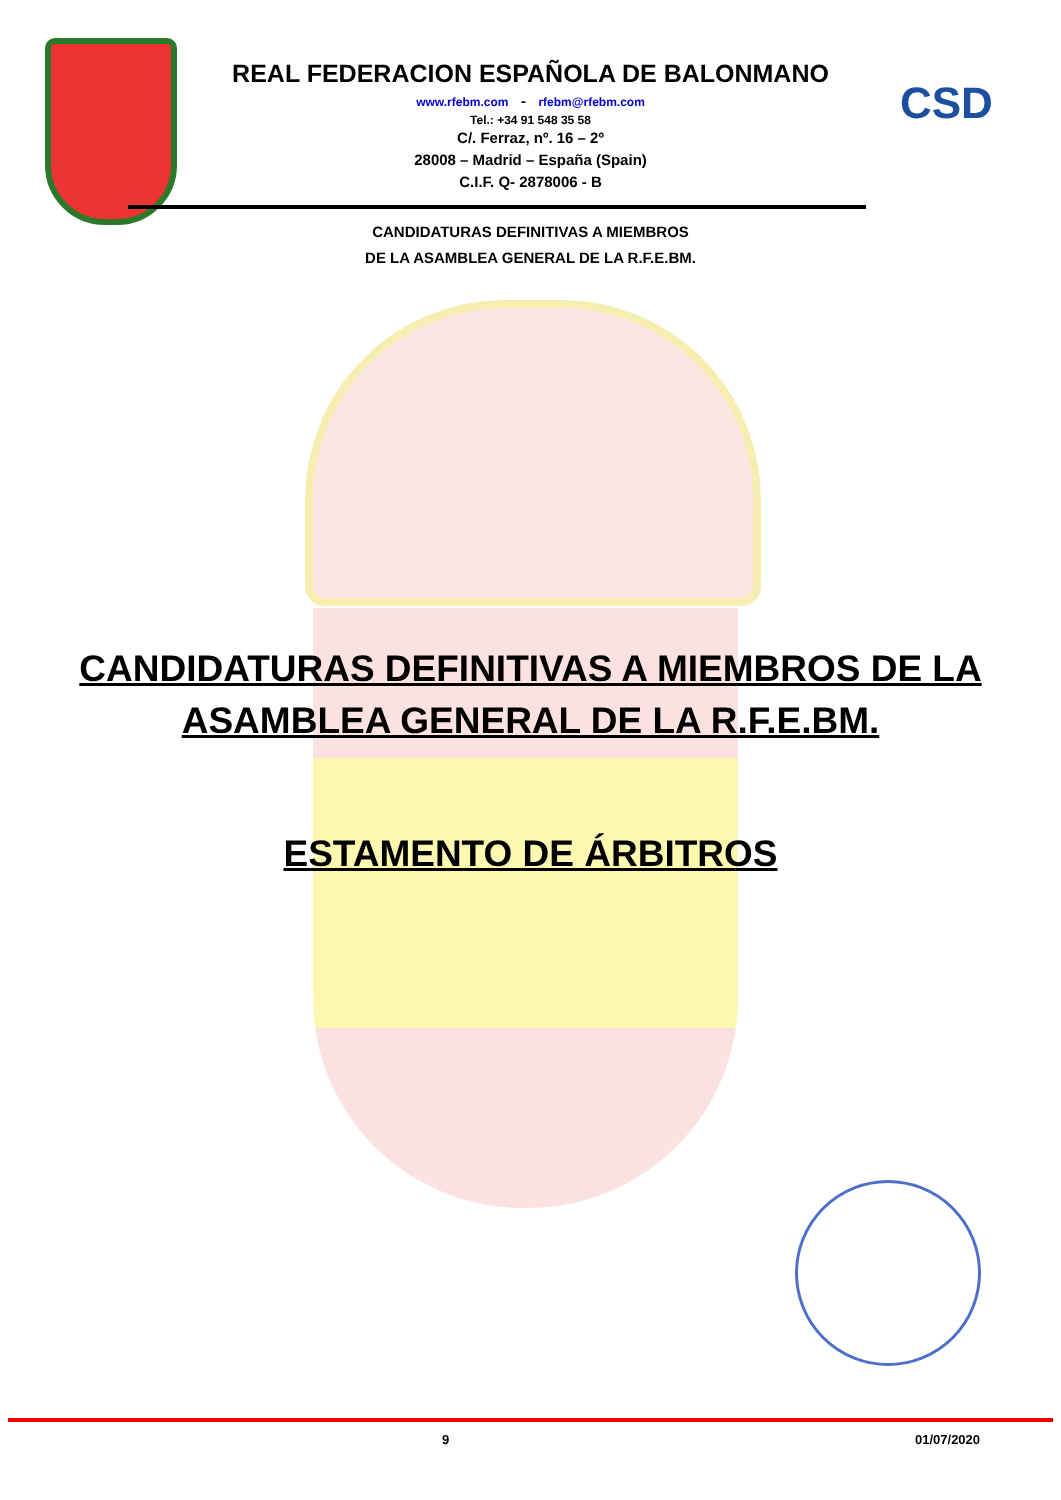CSD
REAL FEDERACION ESPAÑOLA DE BALONMANO
www.rfebm.com - rfebm@rfebm.com
Tel.: +34 91 548 35 58
C/. Ferraz, nº. 16 – 2º
28008 – Madrid – España (Spain)
C.I.F. Q- 2878006 - B
CANDIDATURAS DEFINITIVAS A MIEMBROS
DE LA ASAMBLEA GENERAL DE LA R.F.E.BM.
CANDIDATURAS DEFINITIVAS A MIEMBROS DE LA
ASAMBLEA GENERAL DE LA R.F.E.BM.
ESTAMENTO DE ÁRBITROS
9 01/07/2020